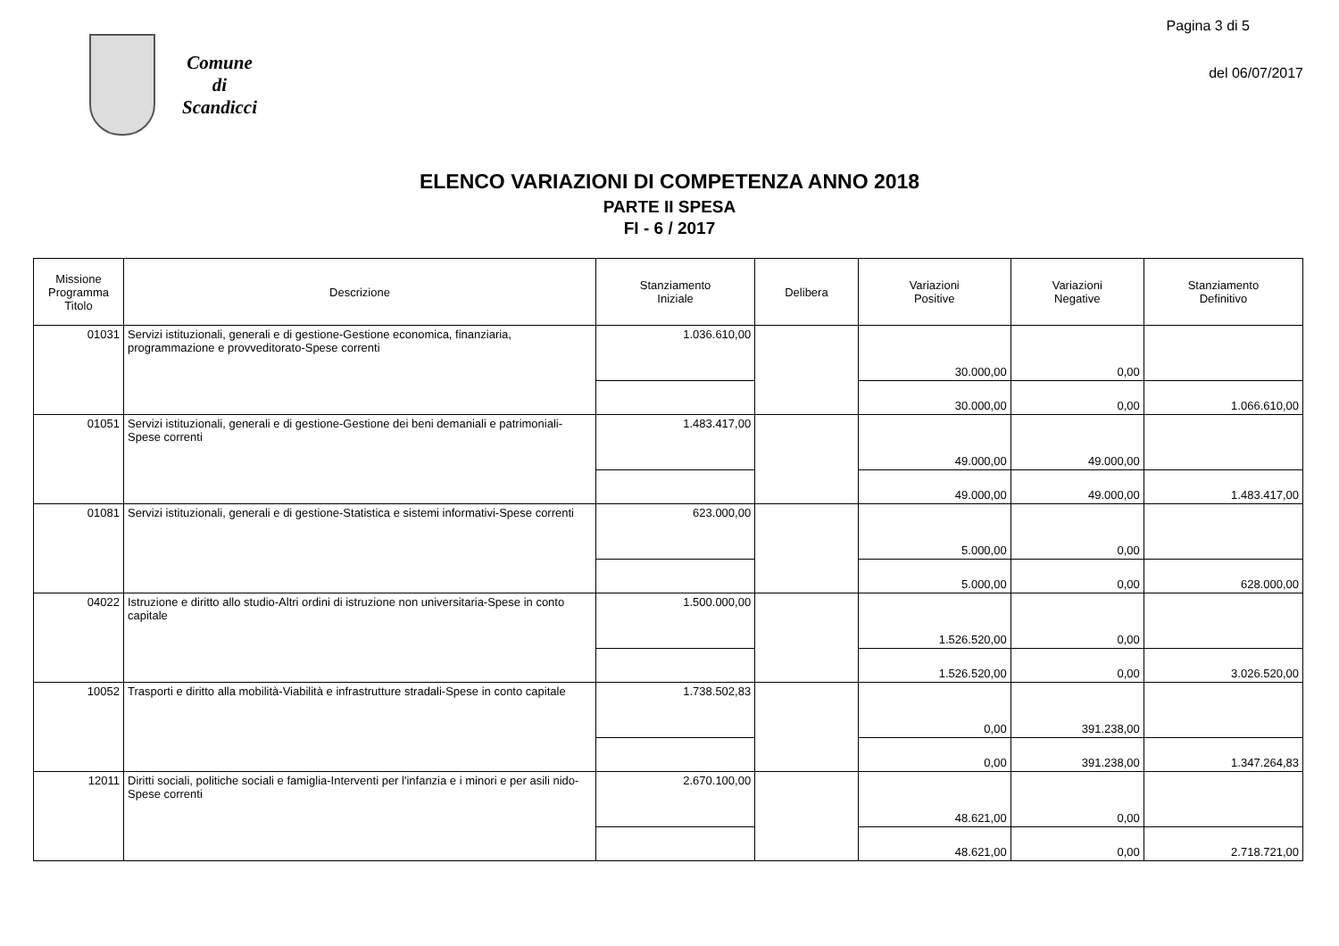Comune
di
Scandicci
Pagina 3 di 5
del 06/07/2017
ELENCO VARIAZIONI DI COMPETENZA ANNO 2018
PARTE II SPESA
FI - 6 / 2017
| Missione Programma Titolo | Descrizione | Stanziamento Iniziale | Delibera | Variazioni Positive | Variazioni Negative | Stanziamento Definitivo |
| --- | --- | --- | --- | --- | --- | --- |
| 01031 | Servizi istituzionali, generali e di gestione-Gestione economica, finanziaria, programmazione e provveditorato-Spese correnti | 1.036.610,00 | | 30.000,00 | 0,00 | |
| | | | | 30.000,00 | 0,00 | 1.066.610,00 |
| 01051 | Servizi istituzionali, generali e di gestione-Gestione dei beni demaniali e patrimoniali-Spese correnti | 1.483.417,00 | | 49.000,00 | 49.000,00 | |
| | | | | 49.000,00 | 49.000,00 | 1.483.417,00 |
| 01081 | Servizi istituzionali, generali e di gestione-Statistica e sistemi informativi-Spese correnti | 623.000,00 | | 5.000,00 | 0,00 | |
| | | | | 5.000,00 | 0,00 | 628.000,00 |
| 04022 | Istruzione e diritto allo studio-Altri ordini di istruzione non universitaria-Spese in conto capitale | 1.500.000,00 | | 1.526.520,00 | 0,00 | |
| | | | | 1.526.520,00 | 0,00 | 3.026.520,00 |
| 10052 | Trasporti e diritto alla mobilità-Viabilità e infrastrutture stradali-Spese in conto capitale | 1.738.502,83 | | 0,00 | 391.238,00 | |
| | | | | 0,00 | 391.238,00 | 1.347.264,83 |
| 12011 | Diritti sociali, politiche sociali e famiglia-Interventi per l'infanzia e i minori e per asili nido-Spese correnti | 2.670.100,00 | | 48.621,00 | 0,00 | |
| | | | | 48.621,00 | 0,00 | 2.718.721,00 |